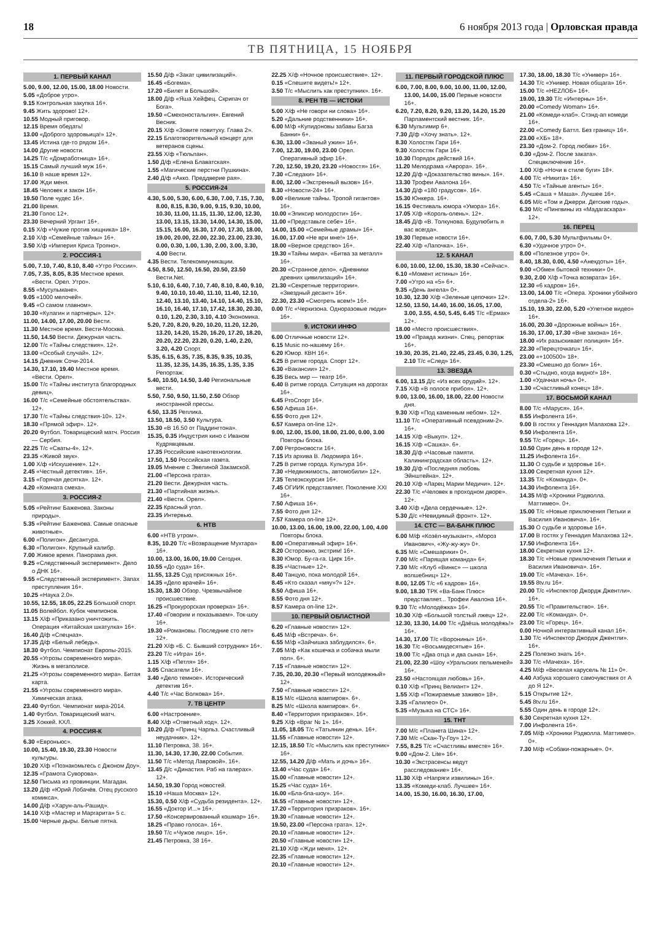18 6 ноября 2013 года | Орловская правда
ТВ ПЯТНИЦА, 15 НОЯБРЯ
1. ПЕРВЫЙ КАНАЛ
5.00, 9.00, 12.00, 15.00, 18.00 Новости.
5.05 «Доброе утро».
9.15 Контрольная закупка 16+.
9.45 Жить здорово! 12+.
10.55 Модный приговор.
12.15 Время обедать!
13.00 «Доброго здоровьица!» 12+.
13.45 Истина где-то рядом 16+.
14.00 Другие новости.
14.25 Т/с «Домработница» 16+.
15.15 Самый лучший муж 16+.
16.10 В наше время 12+.
17.00 Жди меня.
18.45 Человек и закон 16+.
19.50 Поле чудес 16+.
21.00 Время.
21.30 Голос 12+.
23.30 Вечерний Ургант 16+.
0.15 Х/ф «Чужие против хищника» 18+.
2.10 Х/ф «Семейные тайны» 16+.
3.50 Х/ф «Империя Криса Трояно».
2. РОССИЯ-1
5.00, 7.10, 7.40, 8.10, 8.40 «Утро России».
7.05, 7.35, 8.05, 8.35 Местное время. «Вести. Орел. Утро».
8.55 «Мусульмане».
9.05 «1000 мелочей».
9.45 «О самом главном».
10.30 «Кулагин и партнеры». 12+.
11.00, 14.00, 17.00, 20.00 Вести.
11.30 Местное время. Вести-Москва.
11.50, 14.50 Вести. Дежурная часть.
12.00 Т/с «Тайны следствия». 12+.
13.00 «Особый случай». 12+.
14.15 Дневник Сочи-2014.
14.30, 17.10, 19.40 Местное время. «Вести. Орел».
15.00 Т/с «Тайны института благородных девиц».
16.00 Т/с «Семейные обстоятельства». 12+.
17.30 Т/с «Тайны следствия-10». 12+.
18.30 «Прямой эфир». 12+.
20.20 Футбол. Товарищеский матч. Россия — Сербия.
22.25 Т/с «Сваты-4». 12+.
23.35 «Живой звук».
1.00 Х/ф «Искушение». 12+.
2.45 «Честный детектив». 16+.
3.15 «Горячая десятка». 12+.
4.20 «Комната смеха».
3. РОССИЯ-2
5.05 «Рейтинг Баженова. Законы природы».
5.35 «Рейтинг Баженова. Самые опасные животные».
6.00 «Полигон». Десантура.
6.30 «Полигон». Крупный калибр.
7.00 Живое время. Панорама дня.
9.25 «Следственный эксперимент». Дело о ДНК 16+.
9.55 «Следственный эксперимент». Запах преступления 16+.
10.25 «Наука 2.0».
10.55, 12.55, 18.05, 22.25 Большой спорт.
11.05 Волейбол. Кубок чемпионов.
13.15 Х/ф «Приказано уничтожить. Операция «Китайская шкатулка» 16+.
16.40 Д/ф «Спецназ».
17.35 Д/ф «Белый лебедь».
18.30 Футбол. Чемпионат Европы-2015.
20.55 «Угрозы современного мира». Жизнь в мегаполисе.
21.25 «Угрозы современного мира». Битая карта.
21.55 «Угрозы современного мира». Химическая атака.
23.40 Футбол. Чемпионат мира-2014.
1.40 Футбол. Товарищеский матч.
3.25 Хоккей. КХЛ.
4. РОССИЯ-К
6.30 «Евроньюс».
10.00, 15.40, 19.30, 23.30 Новости культуры.
10.20 Х/ф «Познакомьтесь с Джоном Доу».
12.35 «Грамота Суворова».
12.50 Письма из провинции. Магадан.
13.20 Д/ф «Юрий Лобачёв. Отец русского комикса».
14.00 Д/ф «Харун-аль-Рашид».
14.10 Х/ф «Мастер и Маргарита» 5 с.
15.00 Черные дыры. Белые пятна.
15.50 Д/ф «Закат цивилизаций».
16.45 «Богема».
17.20 «Билет в Большой».
18.00 Д/ф «Яша Хейфец. Скрипач от Бога».
19.50 «Смехоностальгия». Евгений Весник.
20.15 Х/ф «Зовите повитуху. Глава 2».
22.15 Благотворительный концерт для ветеранов сцены.
23.55 Х/ф «Тюльпан».
1.50 Д/ф «Елена Блаватская».
1.55 «Магические перстни Пушкина».
2.40 Д/ф «Акко. Преддверие рая».
5. РОССИЯ-24
4.30, 5.00, 5.30, 6.00, 6.30, 7.00, 7.15, 7.30, 8.00, 8.15, 8.30, 9.00, 9.15, 9.30, 10.00, 10.30, 11.00, 11.15, 11.30, 12.00, 12.30, 13.00, 13.15, 13.30, 14.00, 14.30, 15.00, 15.15, 16.00, 16.30, 17.00, 17.30, 18.00, 19.00, 20.00, 22.00, 22.30, 23.00, 23.30, 0.00, 0.30, 1.00, 1.30, 2.00, 3.00, 3.30, 4.00 Вести.
4.35 Вести. Телекоммуникации.
4.50, 8.50, 12.50, 16.50, 20.50, 23.50 Вести.Net.
5.10, 6.10, 6.40, 7.10, 7.40, 8.10, 8.40, 9.10, 9.40, 10.10, 10.40, 11.10, 11.40, 12.10, 12.40, 13.10, 13.40, 14.10, 14.40, 15.10, 16.10, 16.40, 17.10, 17.42, 18.30, 20.30, 0.10, 1.20, 2.30, 3.10, 4.10 Экономика.
5.20, 7.20, 8.20, 9.20, 10.20, 11.20, 12.20, 13.20, 14.20, 15.20, 16.20, 17.20, 18.20, 20.20, 22.20, 23.20, 0.20, 1.40, 2.20, 3.20, 4.20 Спорт.
5.35, 6.15, 6.35, 7.35, 8.35, 9.35, 10.35, 11.35, 12.35, 14.35, 16.35, 1.35, 3.35 Репортаж.
5.40, 10.50, 14.50, 3.40 Региональные вести.
5.50, 7.50, 9.50, 11.50, 2.50 Обзор иностранной прессы.
6.50, 13.35 Реплика.
13.50, 18.50, 3.50 Культура.
15.30 «В 16.50 от Паддингтона».
15.35, 0.35 Индустрия кино с Иваном Кудрявцевым.
17.35 Российские нанотехнологии.
17.50, 1.50 Российская газета.
19.05 Мнение с Эвелиной Закамской.
21.00 «Персона грата».
21.20 Вести. Дежурная часть.
21.30 «Партийная жизнь».
21.40 «Вести. Орел».
22.35 Красный угол.
23.35 Интервью.
6. НТВ
6.00 «НТВ утром».
8.35, 10.20 Т/с «Возвращение Мухтара» 16+.
10.00, 13.00, 16.00, 19.00 Сегодня.
10.55 «До суда» 16+.
11.55, 13.25 Суд присяжных 16+.
14.35 «Дело врачей» 16+.
15.30, 18.30 Обзор. Чрезвычайное происшествие.
16.25 «Прокурорская проверка» 16+.
17.40 «Говорим и показываем». Ток-шоу 16+.
19.30 «Романовы. Последние сто лет» 12+.
21.20 Х/ф «Б. С. Бывший сотрудник» 16+.
23.20 Т/с «Игра» 16+.
1.15 Х/ф «Петля» 16+.
3.05 Спасатели 16+.
3.40 «Дело темное». Исторический детектив 16+.
4.40 Т/с «Час Волкова» 16+.
7. ТВ ЦЕНТР
6.00 «Настроение».
8.40 Х/ф «Ответный ход». 12+.
10.20 Д/ф «Принц Чарльз. Счастливый неудачник». 12+.
11.10 Петровка, 38. 16+.
11.30, 14.30, 17.30, 22.00 События.
11.50 Т/с «Метод Лавровой». 16+.
13.45 Д/с «Династия. Раб на галерах». 12+.
14.50, 19.30 Город новостей.
15.10 «Наша Москва» 12+.
15.30, 0.50 Х/ф «Судьба резидента». 12+.
16.55 «Доктор И...» 16+.
17.50 «Консервированный кошмар» 16+.
18.25 «Право голоса». 16+.
19.50 Т/с «Чужое лицо». 16+.
21.45 Петровка, 38 16+.
22.25 Х/ф «Ночное происшествие». 12+.
0.15 «Спешите видеть!» 12+.
3.50 Т/с «Мыслить как преступник». 16+.
8. РЕН ТВ — ИСТОКИ
5.00 Х/ф «Не говори ни слова» 16+.
5.20 «Дальние родственники» 16+.
6.00 М/ф «Купидоновы забавы Багза Банни» 6+.
6.30, 13.00 «Званый ужин» 16+.
7.00, 12.30, 19.00, 23.00 Орел. Оперативный эфир 16+.
7.20, 12.50, 19.20, 23.20 «Новостя» 16+.
7.30 «Следаки» 16+.
8.00, 12.00 «Экстренный вызов» 16+.
8.30 «Новости-24» 16+.
9.00 «Великие тайны. Тропой гигантов» 16+.
10.00 «Эликсир молодости» 16+.
11.00 «Представьте себе» 16+.
14.00, 15.00 «Семейные драмы» 16+.
16.00, 17.00 «Не ври мне!» 16+.
18.00 «Верное средство» 16+.
19.30 «Тайны мира». «Битва за металл» 16+.
20.30 «Странное дело». «Дневники древних цивилизаций» 16+.
21.30 «Секретные территории». «Звездный десант» 16+.
22.30, 23.30 «Смотреть всем!» 16+.
0.00 Т/с «Черкизона. Одноразовые люди» 16+.
9. ИСТОКИ ИНФО
6.00 Отличные новости 12+.
6.15 Music по-нашему 16+.
6.20 Юмор. КВН 16+.
6.25 В ритме города. Спорт 12+.
6.30 «Вакансии» 12+.
6.35 Весь мир — театр 16+.
6.40 В ритме города. Ситуация на дорогах 16+.
6.45 ProСпорт 16+.
6.50 Афиша 16+.
6.55 Фото дня 12+.
6.57 Камера on-line 12+.
9.00, 12.00, 15.00, 18.00, 21.00, 0.00, 3.00 Повторы блока.
7.00 Ретроновости 16+.
7.15 Из архива В. Людомира 16+.
7.25 В ритме города. Культура 16+.
7.30 «Недвижимость, автомобили» 12+.
7.35 Телеэкскурсия 16+.
7.45 ОГИИК представляет. Поколение XXI 16+.
7.50 Афиша 16+.
7.55 Фото дня 12+.
7.57 Камера on-line 12+.
10.00, 13.00, 16.00, 19.00, 22.00, 1.00, 4.00 Повторы блока.
8.00 «Оперативный эфир» 16+.
8.20 Осторожно, экстрим! 16+.
8.30 Юмор. Бу-га-га. Цирк 16+.
8.35 «Частные» 12+.
8.40 Танцую, пока молодой 16+.
8.45 «Кто сказал «мяу»?» 12+.
8.50 Афиша 16+.
8.55 Фото дня 12+.
8.57 Камера on-line 12+.
10. ПЕРВЫЙ ОБЛАСТНОЙ
6.20 «Главные новости» 12+.
6.45 М/ф «Встреча». 6+.
6.55 М/ф «Зайчишка заблудился». 6+.
7.05 М/ф «Как кошечка и собачка мыли пол». 6+.
7.15 «Главные новости» 12+.
7.35, 20.30, 20.30 «Первый молодежный» 12+.
7.50 «Главные новости» 12+.
8.15 М/с «Школа вампиров». 6+.
8.25 М/с «Школа вампиров». 6+.
8.40 «Территория призраков». 16+.
9.25 Х/ф «Враг № 1». 16+.
11.05, 18.05 Т/с «Татьянин день». 16+.
11.55 «Главные новости» 12+.
12.15, 18.50 Т/с «Мыслить как преступник» 16+.
12.55, 14.20 Д/ф «Мать и дочь» 16+.
13.40 «Час суда» 16+.
15.00 «Главные новости» 12+.
15.25 «Час суда» 16+.
16.00 «Бла-бла-шоу». 16+.
16.55 «Главные новости» 12+.
17.20 «Территория призраков». 16+.
19.30 «Главные новости» 12+.
19.50, 23.00 «Персона грата». 12+.
20.10 «Главные новости» 12+.
20.50 «Главные новости» 12+.
21.10 Х/ф «Жди меня». 12+.
22.35 «Главные новости» 12+.
20.10 «Главные новости» 12+.
11. ПЕРВЫЙ ГОРОДСКОЙ ПЛЮС
6.00, 7.00, 8.00, 9.00, 10.00, 11.00, 12.00, 13.00, 14.00, 15.00 Первые новости 16+.
6.20, 7.20, 8.20, 9.20, 13.20, 14.20, 15.20 Парламентский вестник. 16+.
6.30 Мультимир 6+.
7.30 Д/ф «Хочу знать». 12+.
8.30 Холостяк Гари 16+.
9.30 Холостяк Гари 16+.
10.30 Порядок действий 16+.
11.20 Мелодрама «Аврора». 16+.
12.20 Д/ф «Доказательство вины». 16+.
13.30 Трофеи Авалона 16+.
14.30 Д/ф «180 градусов». 16+.
15.30 Юнкера. 16+.
16.15 Фестиваль юмора «Умора» 16+.
17.05 Х/ф «Король-олень». 12+.
18.45 Д/ф «В. Толкунова. Будулюбить я вас всегда».
19.30 Первые новости 16+.
22.40 Х/ф «Лапочка». 16+.
12. 5 КАНАЛ
6.00, 10.00, 12.00, 15.30, 18.30 «Сейчас».
6.10 «Момент истины» 16+.
7.00 «Утро на «5» 6+.
9.35 «День ангела» 0+.
10.30, 12.30 Х/ф «Зеленые цепочки» 12+.
12.50, 13.50, 14.40, 16.00, 16.05, 17.00, 3.00, 3.55, 4.50, 5.45, 6.45 Т/с «Ермак» 12+.
18.00 «Место происшествия».
19.00 «Правда жизни». Спец. репортаж 16+.
19.30, 20.35, 21.40, 22.45, 23.45, 0.30, 1.25, 2.10 Т/с «След» 16+.
13. ЗВЕЗДА
6.00, 13.15 Д/с «Из всех орудий». 12+.
7.15 Х/ф «В полосе прибоя». 12+.
9.00, 13.00, 16.00, 18.00, 22.00 Новости дня.
9.30 Х/ф «Под каменным небом». 12+.
11.10 Т/с «Оперативный псевдоним-2». 16+.
14.15 Х/ф «Выкуп». 12+.
16.15 Х/ф «Сашка». 6+.
18.30 Д/ф «Часовые памяти. Калининградская область». 12+.
19.30 Д/ф «Последняя любовь Эйнштейна». 12+.
20.10 Х/ф «Ларец Марии Медичи». 12+.
22.30 Т/с «Человек в проходном дворе». 12+.
3.40 Х/ф «Дела сердечные». 12+.
5.30 Д/с «Невидимый фронт». 12+.
14. СТС — ВА-БАНК ПЛЮС
6.00 М/ф «Козёл-музыкант», «Мороз Иванович», «Жу-жу-жу» 0+.
6.35 М/с «Смешарики» 0+.
7.00 М/с «Парящая команда» 6+.
7.30 М/с «Клуб «Винкс» — школа волшебниц» 12+.
8.00, 12.05 Т/с «6 кадров» 16+.
9.00, 18.30 ТРК «Ва-Банк Плюс» представляет... Трофеи Авалона 16+.
9.30 Т/с «Молодёжка» 16+.
10.30 Х/ф «Большой толстый лжец» 12+.
12.30, 13.30, 14.00 Т/с «Даёшь молодёжь!» 16+.
14.30, 17.00 Т/с «Воронины» 16+.
16.30 Т/с «Восьмидесятые» 16+.
19.00 Т/с «Два отца и два сына» 16+.
21.00, 22.30 «Шоу «Уральских пельменей» 16+.
23.50 «Настоящая любовь» 16+.
0.10 Х/ф «Принц Велиант» 12+.
1.55 Х/ф «Пожираемые заживо» 18+.
3.35 «Галилео» 0+.
5.35 «Музыка на СТС» 16+.
15. ТНТ
7.00 М/с «Планета Шина» 12+.
7.30 М/с «Скан-Ту-Гоу» 12+.
7.55, 8.25 Т/с «Счастливы вместе» 16+.
9.00 «Дом-2. Lite» 16+.
10.30 «Экстрасенсы ведут расследование» 16+.
11.30 Х/ф «Напряги извилины» 16+.
13.35 «Комеди-клаб. Лучшее» 16+.
14.00, 15.30, 16.00, 16.30, 17.00,
17.30, 18.00, 18.30 Т/с «Универ» 16+.
14.30 Т/с «Универ. Новая общага» 16+.
15.00 Т/с «НЕZЛОБ» 16+.
19.00, 19.30 Т/с «Интерны» 16+.
20.00 «Comedy Woman» 16+.
21.00 «Комеди-клаб». Стэнд-ап комеди 16+.
22.00 «Comedy Баттл. Без границ» 16+.
23.00 «ХБ» 18+.
23.30 «Дом-2. Город любви» 16+.
0.30 «Дом-2. После заката». Спецвключение 16+.
1.00 Х/ф «Ночи в стиле буги» 18+.
4.00 Т/с «Никита» 16+.
4.50 Т/с «Тайные агенты» 16+.
5.45 «Саша + Маша». Лучшее 16+.
6.05 М/с «Том и Джерри. Детские годы».
6.30 М/с «Пингвины из «Мадагаскара» 12+.
16. ПЕРЕЦ
6.00, 7.00, 5.30 Мультфильмы 0+.
6.30 «Удачное утро» 0+.
8.00 «Полезное утро» 0+.
8.40, 18.30, 0.00, 4.50 «Анекдоты» 16+.
9.00 «Обмен бытовой техники» 0+.
9.30, 2.00 Х/ф «Точка возврата» 16+.
12.30 «6 кадров» 16+.
13.00, 14.00 Т/с «Опера. Хроники убойного отдела-2» 16+.
15.10, 19.30, 22.00, 5.20 «Улетное видео» 16+.
16.00, 20.30 «Дорожные войны» 16+.
16.30, 17.00, 17.30 «Вне закона» 16+.
18.00 «Их разыскивает полиция» 16+.
22.30 «Перецточкаru» 16+.
23.00 «+100500» 18+.
23.30 «Смешно до боли» 16+.
0.30 «Стыдно, когда видно!» 18+.
1.00 «Удачная ночь» 0+.
1.30 «Счастливый конец» 18+.
17. ВОСЬМОЙ КАНАЛ
8.00 Т/с «Маруся». 16+.
8.55 Инфолента 16+.
9.00 В гостях у Геннадия Малахова 12+.
9.50 Инфолента 16+.
9.55 Т/с «Горец». 16+.
10.50 Один день в городе 12+.
11.25 Инфолента 16+.
11.30 О судьбе и здоровье 16+.
13.00 Секретная кухня 12+.
13.35 Т/с «Команда». 0+.
14.30 Инфолента 16+.
14.35 М/ф «Хроники Рэдволла. Маттимео». 0+.
15.00 Т/с «Новые приключения Петьки и Василия Ивановича». 16+.
15.30 О судьбе и здоровье 16+.
17.00 В гостях у Геннадия Малахова 12+.
17.50 Инфолента 16+.
18.00 Секретная кухня 12+.
18.30 Т/с «Новые приключения Петьки и Василия Ивановича». 16+.
19.00 Т/с «Мачеха». 16+.
19.55 8tv.ru 16+.
20.00 Т/с «Инспектор Джордж Джентли». 16+.
20.55 Т/с «Правительство». 16+.
22.00 Т/с «Команда». 0+.
23.00 Т/с «Горец». 16+.
0.00 Ночной интерактивный канал 16+.
1.30 Т/с «Инспектор Джордж Джентли». 16+.
2.25 Полезно знать 16+.
3.30 Т/с «Мачеха». 16+.
4.25 М/ф «Веселая карусель № 11» 0+.
4.40 Азбука хорошего самочувствия от А до Я 12+.
5.15 Открытие 12+.
5.45 8tv.ru 16+.
5.55 Один день в городе 12+.
6.30 Секретная кухня 12+.
7.00 Инфолента 16+.
7.05 М/ф «Хроники Рэдволла. Маттимео». 0+.
7.30 М/ф «Собаки-пожарные». 0+.